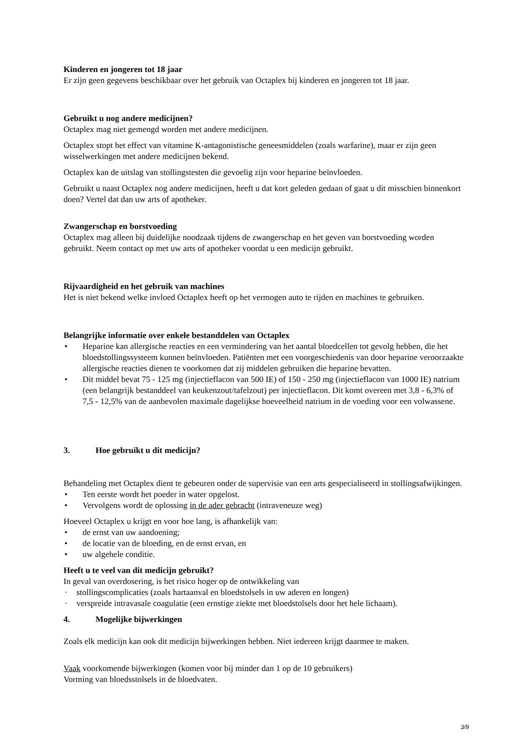Kinderen en jongeren tot 18 jaar
Er zijn geen gegevens beschikbaar over het gebruik van Octaplex bij kinderen en jongeren tot 18 jaar.
Gebruikt u nog andere medicijnen?
Octaplex mag niet gemengd worden met andere medicijnen.
Octaplex stopt het effect van vitamine K-antagonistische geneesmiddelen (zoals warfarine), maar er zijn geen wisselwerkingen met andere medicijnen bekend.
Octaplex kan de uitslag van stollingstesten die gevoelig zijn voor heparine beïnvloeden.
Gebruikt u naast Octaplex nog andere medicijnen, heeft u dat kort geleden gedaan of gaat u dit misschien binnenkort doen? Vertel dat dan uw arts of apotheker.
Zwangerschap en borstvoeding
Octaplex mag alleen bij duidelijke noodzaak tijdens de zwangerschap en het geven van borstvoeding worden gebruikt. Neem contact op met uw arts of apotheker voordat u een medicijn gebruikt.
Rijvaardigheid en het gebruik van machines
Het is niet bekend welke invloed Octaplex heeft op het vermogen auto te rijden en machines te gebruiken.
Belangrijke informatie over enkele bestanddelen van Octaplex
• Heparine kan allergische reacties en een vermindering van het aantal bloedcellen tot gevolg hebben, die het bloedstollingssysteem kunnen beïnvloeden. Patiënten met een voorgeschiedenis van door heparine veroorzaakte allergische reacties dienen te voorkomen dat zij middelen gebruiken die heparine bevatten.
• Dit middel bevat 75 - 125 mg (injectieflacon van 500 IE) of 150 - 250 mg (injectieflacon van 1000 IE) natrium (een belangrijk bestanddeel van keukenzout/tafelzout) per injectieflacon. Dit komt overeen met 3,8 - 6,3% of 7,5 - 12,5% van de aanbevolen maximale dagelijkse hoeveelheid natrium in de voeding voor een volwassene.
3. Hoe gebruikt u dit medicijn?
Behandeling met Octaplex dient te gebeuren onder de supervisie van een arts gespecialiseerd in stollingsafwijkingen.
• Ten eerste wordt het poeder in water opgelost.
• Vervolgens wordt de oplossing in de ader gebracht (intraveneuze weg)
Hoeveel Octaplex u krijgt en voor hoe lang, is afhankelijk van:
• de ernst van uw aandoening;
• de locatie van de bloeding, en de ernst ervan, en
• uw algehele conditie.
Heeft u te veel van dit medicijn gebruikt?
In geval van overdosering, is het risico hoger op de ontwikkeling van
· stollingscomplicaties (zoals hartaanval en bloedstolsels in uw aderen en longen)
· verspreide intravasale coagulatie (een ernstige ziekte met bloedstolsels door het hele lichaam).
4. Mogelijke bijwerkingen
Zoals elk medicijn kan ook dit medicijn bijwerkingen hebben. Niet iedereen krijgt daarmee te maken.
Vaak voorkomende bijwerkingen (komen voor bij minder dan 1 op de 10 gebruikers)
Vorming van bloedsstolsels in de bloedvaten.
3/9